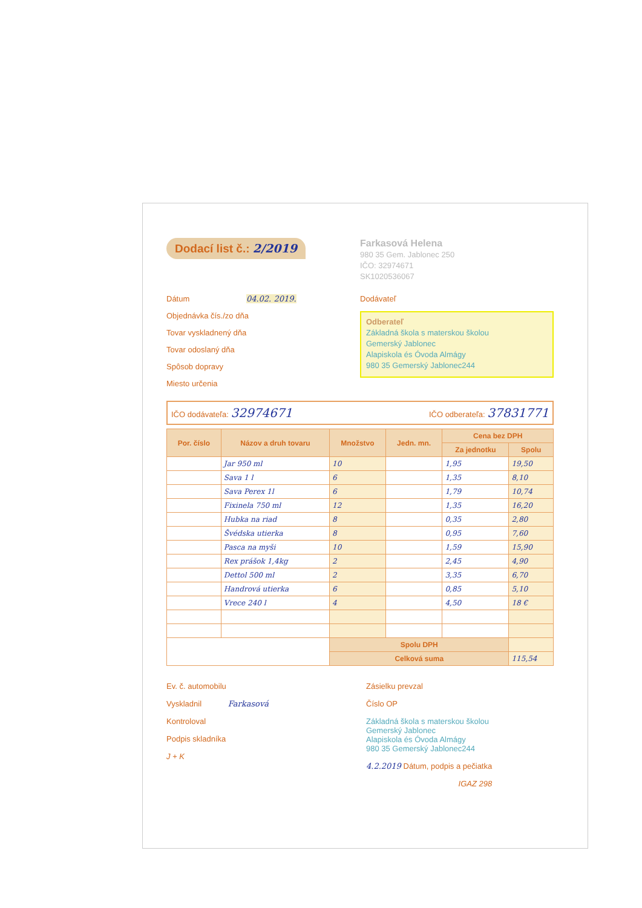Dodací list č.: 2/2019
Farkasová Helena
980 35 Gem. Jablonec 250
IČO: 32974671
SK1020536067
Dátum 04.02. 2019.
Objednávka čís./zo dňa
Tovar vyskladnený dňa
Tovar odoslaný dňa
Spôsob dopravy
Miesto určenia
Dodávateľ
Odberateľ
Základná škola s materskou školou
Gemerský Jablonec
Alapiskola és Óvoda Almágy
980 35 Gemerský Jablonec244
IČO dodávateľa: 32974671 IČO odberateľa: 37831771
| Por. číslo | Názov a druh tovaru | Množstvo | Jedn. mn. | Cena bez DPH | |
| --- | --- | --- | --- | --- | --- |
| | | | | Za jednotku | Spolu |
| | Jar 950 ml | 10 | | 1,95 | 19,50 |
| | Sava 1 l | 6 | | 1,35 | 8,10 |
| | Sava Perex 1l | 6 | | 1,79 | 10,74 |
| | Fixinela 750 ml | 12 | | 1,35 | 16,20 |
| | Hubka na riad | 8 | | 0,35 | 2,80 |
| | Švédska utierka | 8 | | 0,95 | 7,60 |
| | Pasca na myši | 10 | | 1,59 | 15,90 |
| | Rex prášok 1,4kg | 2 | | 2,45 | 4,90 |
| | Dettol 500 ml | 2 | | 3,35 | 6,70 |
| | Handrová utierka | 6 | | 0,85 | 5,10 |
| | Vrece 240 l | 4 | | 4,50 | 18 € |
| | | Spolu DPH | | | |
| | | Celková suma | | | 115,54 |
Ev. č. automobilu
Vyskladnil Farkasová
Kontroloval
Podpis skladníka
J + K
Zásielku prevzal
Číslo OP
Základná škola s materskou školou
Gemerský Jablonec
Alapiskola és Óvoda Almágy
980 35 Gemerský Jablonec244
4.2.2019 Dátum, podpis a pečiatka
IGAZ 298